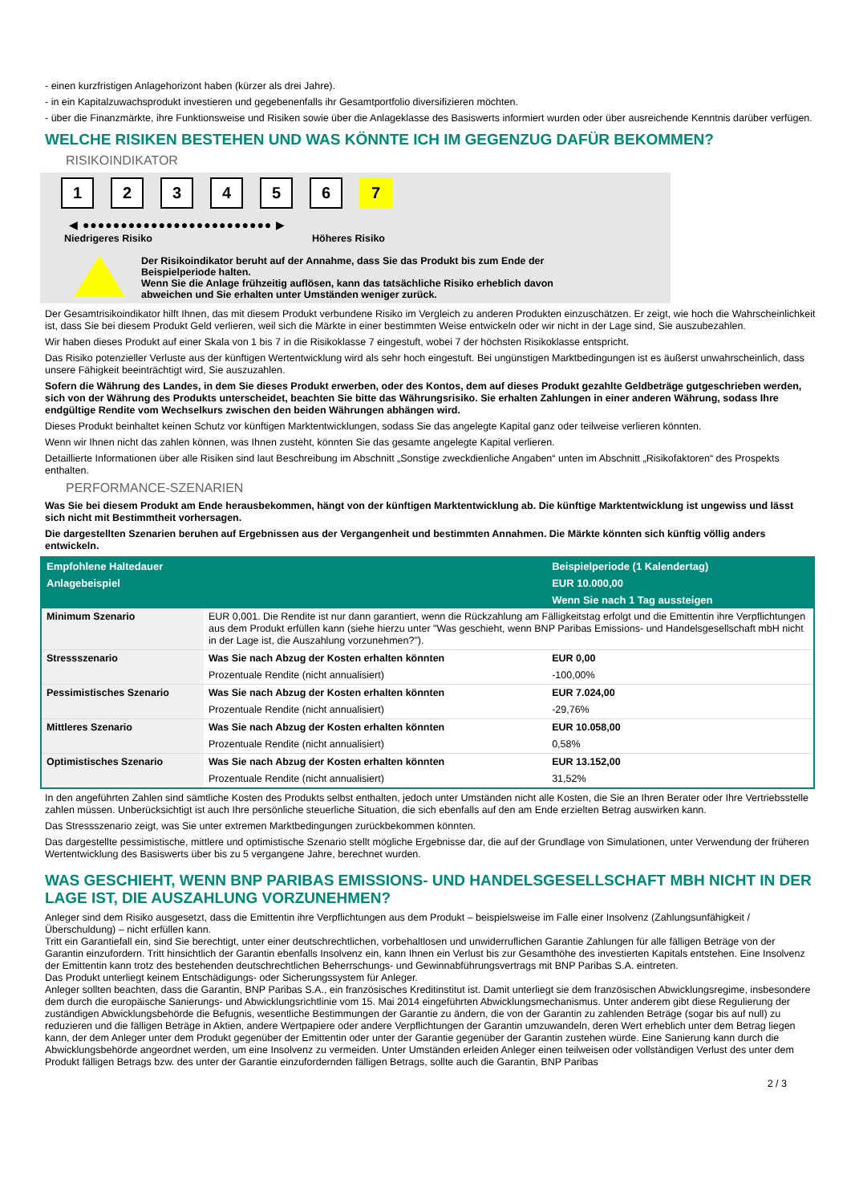- einen kurzfristigen Anlagehorizont haben (kürzer als drei Jahre).
- in ein Kapitalzuwachsprodukt investieren und gegebenenfalls ihr Gesamtportfolio diversifizieren möchten.
- über die Finanzmärkte, ihre Funktionsweise und Risiken sowie über die Anlageklasse des Basiswerts informiert wurden oder über ausreichende Kenntnis darüber verfügen.
WELCHE RISIKEN BESTEHEN UND WAS KÖNNTE ICH IM GEGENZUG DAFÜR BEKOMMEN?
RISIKOINDIKATOR
123456 7
◀ ●●●●●●●●●●●●●●●●●●●●●●●●● ▶
Niedrigeres Risiko Höheres Risiko
Der Risikoindikator beruht auf der Annahme, dass Sie das Produkt bis zum Ende der
Beispielperiode halten.
Wenn Sie die Anlage frühzeitig auflösen, kann das tatsächliche Risiko erheblich davon
abweichen und Sie erhalten unter Umständen weniger zurück.
Der Gesamtrisikoindikator hilft Ihnen, das mit diesem Produkt verbundene Risiko im Vergleich zu anderen Produkten einzuschätzen. Er zeigt, wie hoch die Wahrscheinlichkeit ist, dass Sie bei diesem Produkt Geld verlieren, weil sich die Märkte in einer bestimmten Weise entwickeln oder wir nicht in der Lage sind, Sie auszubezahlen.
Wir haben dieses Produkt auf einer Skala von 1 bis 7 in die Risikoklasse 7 eingestuft, wobei 7 der höchsten Risikoklasse entspricht.
Das Risiko potenzieller Verluste aus der künftigen Wertentwicklung wird als sehr hoch eingestuft. Bei ungünstigen Marktbedingungen ist es äußerst unwahrscheinlich, dass unsere Fähigkeit beeinträchtigt wird, Sie auszuzahlen.
Sofern die Währung des Landes, in dem Sie dieses Produkt erwerben, oder des Kontos, dem auf dieses Produkt gezahlte Geldbeträge gutgeschrieben werden, sich von der Währung des Produkts unterscheidet, beachten Sie bitte das Währungsrisiko. Sie erhalten Zahlungen in einer anderen Währung, sodass Ihre endgültige Rendite vom Wechselkurs zwischen den beiden Währungen abhängen wird.
Dieses Produkt beinhaltet keinen Schutz vor künftigen Marktentwicklungen, sodass Sie das angelegte Kapital ganz oder teilweise verlieren könnten.
Wenn wir Ihnen nicht das zahlen können, was Ihnen zusteht, könnten Sie das gesamte angelegte Kapital verlieren.
Detaillierte Informationen über alle Risiken sind laut Beschreibung im Abschnitt „Sonstige zweckdienliche Angaben“ unten im Abschnitt „Risikofaktoren“ des Prospekts enthalten.
PERFORMANCE-SZENARIEN
Was Sie bei diesem Produkt am Ende herausbekommen, hängt von der künftigen Marktentwicklung ab. Die künftige Marktentwicklung ist ungewiss und lässt sich nicht mit Bestimmtheit vorhersagen.
Die dargestellten Szenarien beruhen auf Ergebnissen aus der Vergangenheit und bestimmten Annahmen. Die Märkte könnten sich künftig völlig anders entwickeln.
| Empfohlene Haltedauer | | Beispielperiode (1 Kalendertag) |
| --- | --- | --- |
| Anlagebeispiel | | EUR 10.000,00 |
| | | Wenn Sie nach 1 Tag aussteigen |
| Minimum Szenario | EUR 0,001. Die Rendite ist nur dann garantiert, wenn die Rückzahlung am Fälligkeitstag erfolgt und die Emittentin ihre Verpflichtungen aus dem Produkt erfüllen kann (siehe hierzu unter "Was geschieht, wenn BNP Paribas Emissions- und Handelsgesellschaft mbH nicht in der Lage ist, die Auszahlung vorzunehmen?"). | |
| Stressszenario | Was Sie nach Abzug der Kosten erhalten könnten | EUR 0,00 |
| | Prozentuale Rendite (nicht annualisiert) | -100,00% |
| Pessimistisches Szenario | Was Sie nach Abzug der Kosten erhalten könnten | EUR 7.024,00 |
| | Prozentuale Rendite (nicht annualisiert) | -29,76% |
| Mittleres Szenario | Was Sie nach Abzug der Kosten erhalten könnten | EUR 10.058,00 |
| | Prozentuale Rendite (nicht annualisiert) | 0,58% |
| Optimistisches Szenario | Was Sie nach Abzug der Kosten erhalten könnten | EUR 13.152,00 |
| | Prozentuale Rendite (nicht annualisiert) | 31,52% |
In den angeführten Zahlen sind sämtliche Kosten des Produkts selbst enthalten, jedoch unter Umständen nicht alle Kosten, die Sie an Ihren Berater oder Ihre Vertriebsstelle zahlen müssen. Unberücksichtigt ist auch Ihre persönliche steuerliche Situation, die sich ebenfalls auf den am Ende erzielten Betrag auswirken kann.
Das Stressszenario zeigt, was Sie unter extremen Marktbedingungen zurückbekommen könnten.
Das dargestellte pessimistische, mittlere und optimistische Szenario stellt mögliche Ergebnisse dar, die auf der Grundlage von Simulationen, unter Verwendung der früheren Wertentwicklung des Basiswerts über bis zu 5 vergangene Jahre, berechnet wurden.
WAS GESCHIEHT, WENN BNP PARIBAS EMISSIONS- UND HANDELSGESELLSCHAFT MBH NICHT IN DER LAGE IST, DIE AUSZAHLUNG VORZUNEHMEN?
Anleger sind dem Risiko ausgesetzt, dass die Emittentin ihre Verpflichtungen aus dem Produkt – beispielsweise im Falle einer Insolvenz (Zahlungsunfähigkeit / Überschuldung) – nicht erfüllen kann.
Tritt ein Garantiefall ein, sind Sie berechtigt, unter einer deutschrechtlichen, vorbehaltlosen und unwiderruflichen Garantie Zahlungen für alle fälligen Beträge von der Garantin einzufordern. Tritt hinsichtlich der Garantin ebenfalls Insolvenz ein, kann Ihnen ein Verlust bis zur Gesamthöhe des investierten Kapitals entstehen. Eine Insolvenz der Emittentin kann trotz des bestehenden deutschrechtlichen Beherrschungs- und Gewinnabführungsvertrags mit BNP Paribas S.A. eintreten.
Das Produkt unterliegt keinem Entschädigungs- oder Sicherungssystem für Anleger.
Anleger sollten beachten, dass die Garantin, BNP Paribas S.A., ein französisches Kreditinstitut ist. Damit unterliegt sie dem französischen Abwicklungsregime, insbesondere dem durch die europäische Sanierungs- und Abwicklungsrichtlinie vom 15. Mai 2014 eingeführten Abwicklungsmechanismus. Unter anderem gibt diese Regulierung der zuständigen Abwicklungsbehörde die Befugnis, wesentliche Bestimmungen der Garantie zu ändern, die von der Garantin zu zahlenden Beträge (sogar bis auf null) zu reduzieren und die fälligen Beträge in Aktien, andere Wertpapiere oder andere Verpflichtungen der Garantin umzuwandeln, deren Wert erheblich unter dem Betrag liegen kann, der dem Anleger unter dem Produkt gegenüber der Emittentin oder unter der Garantie gegenüber der Garantin zustehen würde. Eine Sanierung kann durch die Abwicklungsbehörde angeordnet werden, um eine Insolvenz zu vermeiden. Unter Umständen erleiden Anleger einen teilweisen oder vollständigen Verlust des unter dem Produkt fälligen Betrags bzw. des unter der Garantie einzufordernden fälligen Betrags, sollte auch die Garantin, BNP Paribas
2 / 3